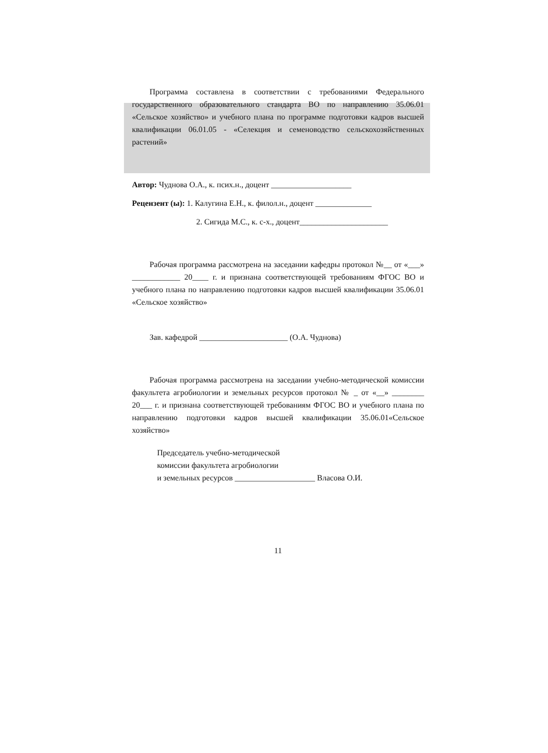Программа составлена в соответствии с требованиями Федерального государственного образовательного стандарта ВО по направлению 35.06.01 «Сельское хозяйство» и учебного плана по программе подготовки кадров высшей квалификации 06.01.05 - «Селекция и семеноводство сельскохозяйственных растений»
Автор: Чуднова О.А., к. псих.н., доцент ____________________
Рецензент (ы): 1. Калугина Е.Н., к. филол.н., доцент ______________
2. Сигида М.С., к. с-х., доцент______________________
Рабочая программа рассмотрена на заседании кафедры протокол №__ от «___» ____________ 20____ г. и признана соответствующей требованиям ФГОС ВО и учебного плана по направлению подготовки кадров высшей квалификации 35.06.01 «Сельское хозяйство»
Зав. кафедрой ______________________ (О.А. Чуднова)
Рабочая программа рассмотрена на заседании учебно-методической комиссии факультета агробиологии и земельных ресурсов протокол № _ от «__» ________ 20___ г. и признана соответствующей требованиям ФГОС ВО и учебного плана по направлению подготовки кадров высшей квалификации 35.06.01«Сельское хозяйство»
Председатель учебно-методической
комиссии факультета агробиологии
и земельных ресурсов ____________________ Власова О.И.
11